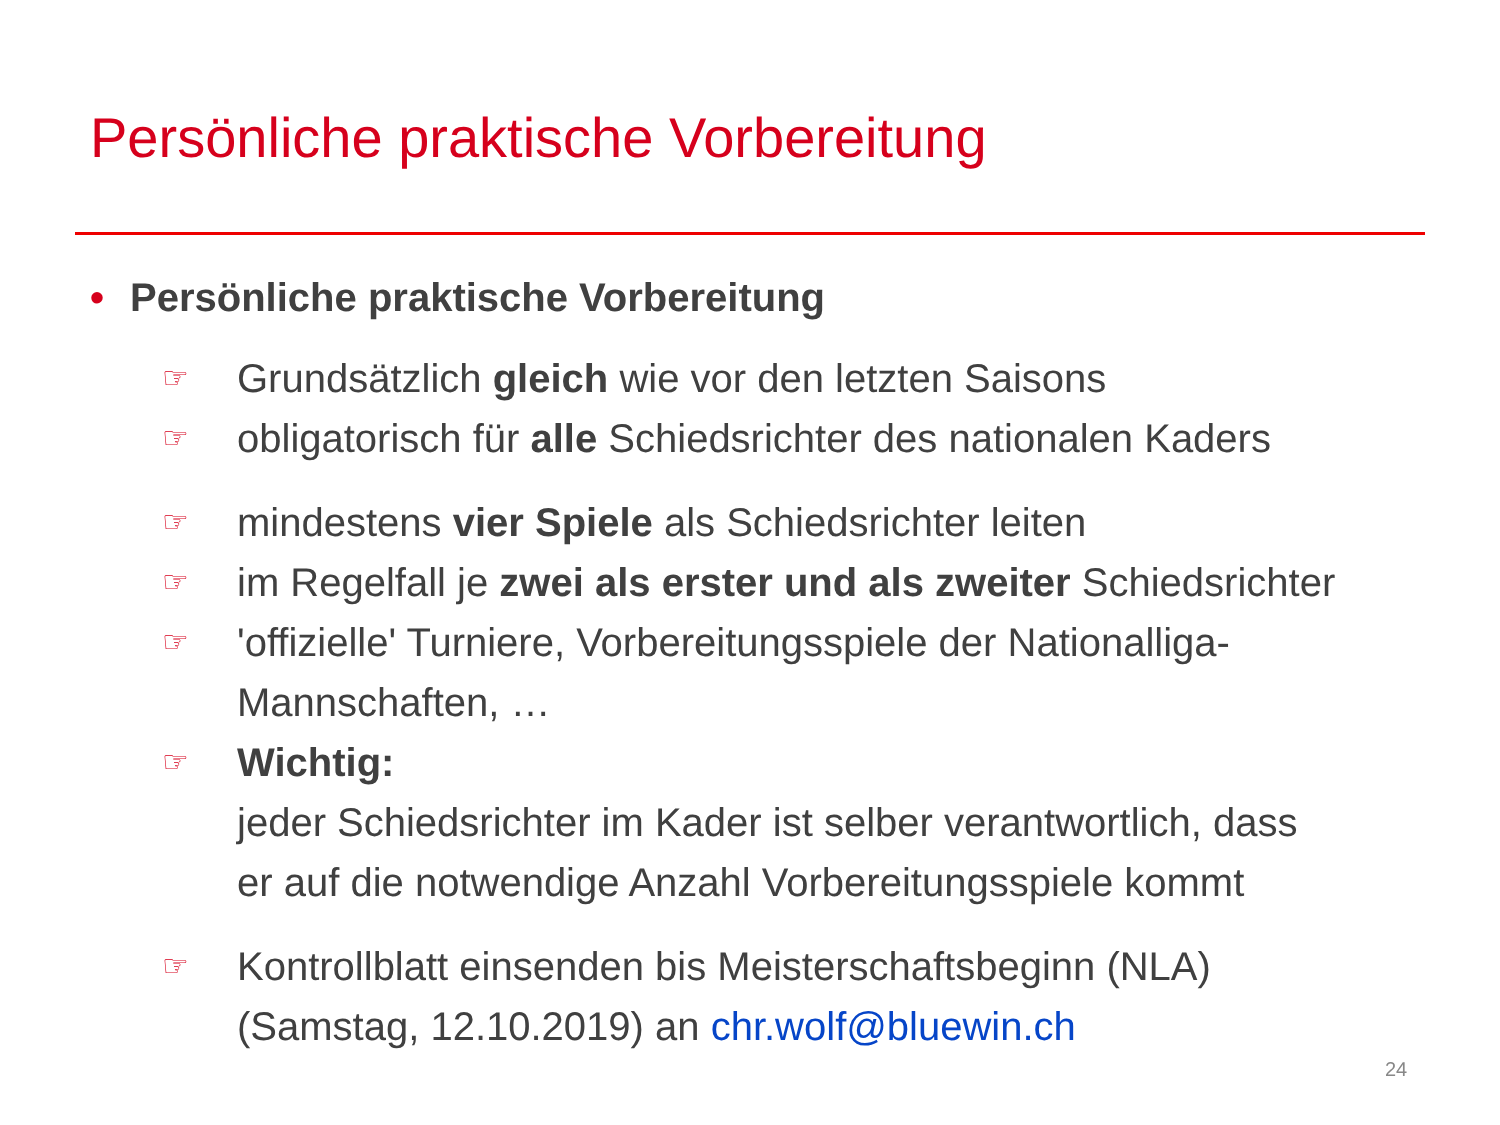Persönliche praktische Vorbereitung
• Persönliche praktische Vorbereitung
☞
Grundsätzlich gleich wie vor den letzten Saisons
☞
obligatorisch für alle Schiedsrichter des nationalen Kaders
☞
mindestens vier Spiele als Schiedsrichter leiten
☞
im Regelfall je zwei als erster und als zweiter Schiedsrichter
☞
'offizielle' Turniere, Vorbereitungsspiele der Nationalliga-
Mannschaften, …
☞
Wichtig:
jeder Schiedsrichter im Kader ist selber verantwortlich, dass
er auf die notwendige Anzahl Vorbereitungsspiele kommt
☞
Kontrollblatt einsenden bis Meisterschaftsbeginn (NLA)
(Samstag, 12.10.2019) an chr.wolf@bluewin.ch
24